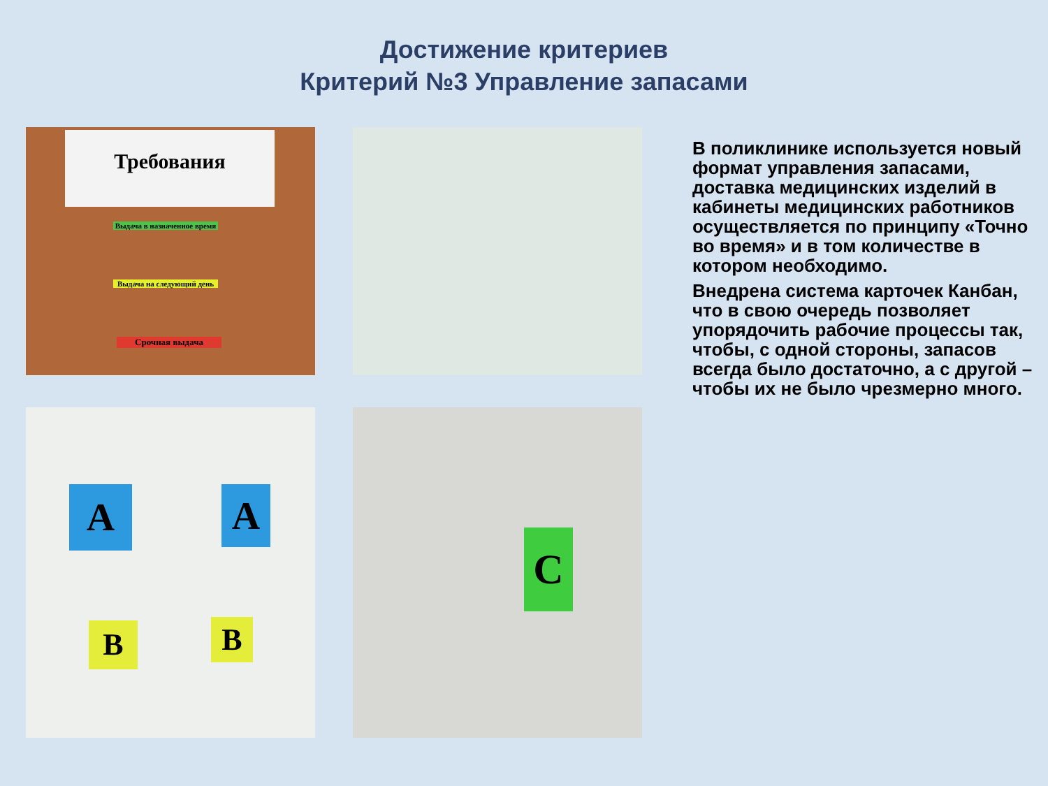Достижение критериев
Критерий №3 Управление запасами
Требования
Выдача в назначенное время
Выдача на следующий день
Срочная выдача
A A
B B
C
В поликлинике используется новый формат управления запасами, доставка медицинских изделий в кабинеты медицинских работников осуществляется по принципу «Точно во время» и в том количестве в котором необходимо.
Внедрена система карточек Канбан, что в свою очередь позволяет упорядочить рабочие процессы так, чтобы, с одной стороны, запасов всегда было достаточно, а с другой – чтобы их не было чрезмерно много.